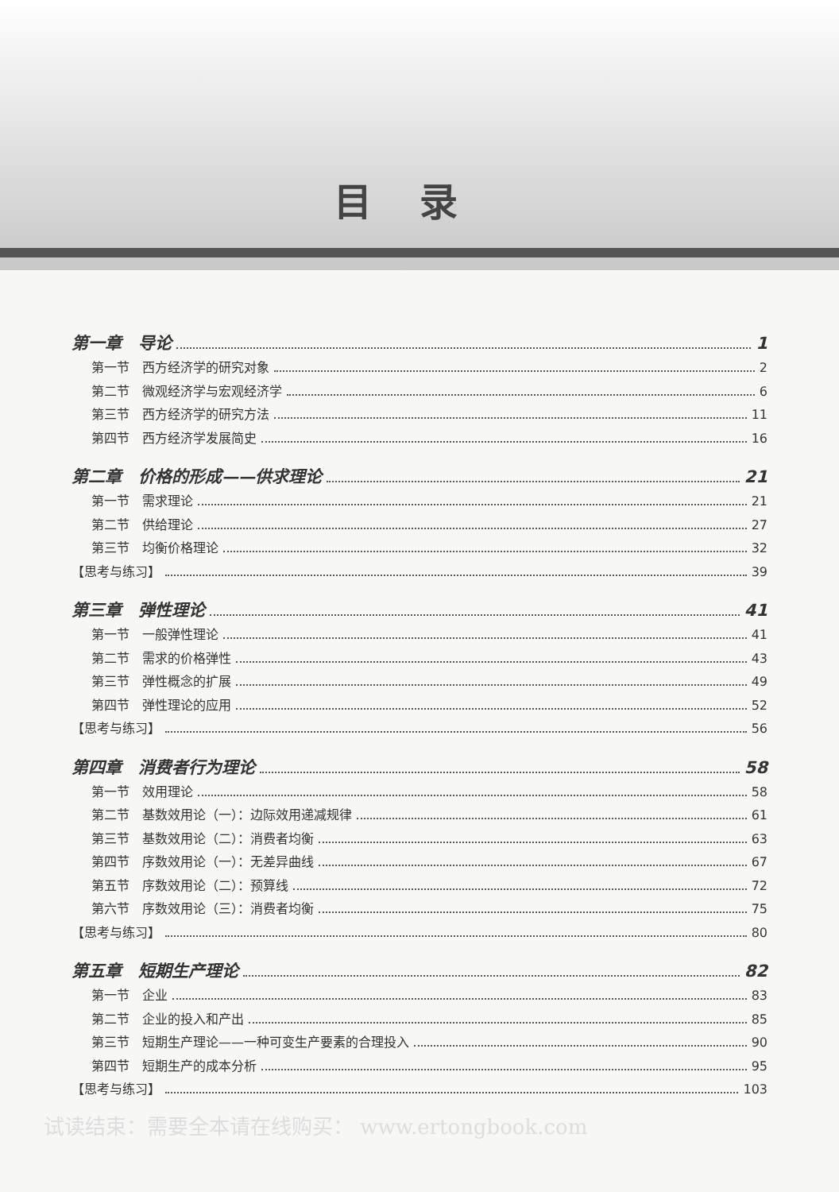目录
第一章　导论 1
第一节　西方经济学的研究对象 2
第二节　微观经济学与宏观经济学 6
第三节　西方经济学的研究方法 11
第四节　西方经济学发展简史 16
第二章　价格的形成——供求理论 21
第一节　需求理论 21
第二节　供给理论 27
第三节　均衡价格理论 32
【思考与练习】 39
第三章　弹性理论 41
第一节　一般弹性理论 41
第二节　需求的价格弹性 43
第三节　弹性概念的扩展 49
第四节　弹性理论的应用 52
【思考与练习】 56
第四章　消费者行为理论 58
第一节　效用理论 58
第二节　基数效用论（一）：边际效用递减规律 61
第三节　基数效用论（二）：消费者均衡 63
第四节　序数效用论（一）：无差异曲线 67
第五节　序数效用论（二）：预算线 72
第六节　序数效用论（三）：消费者均衡 75
【思考与练习】 80
第五章　短期生产理论 82
第一节　企业 83
第二节　企业的投入和产出 85
第三节　短期生产理论——一种可变生产要素的合理投入 90
第四节　短期生产的成本分析 95
【思考与练习】 103
试读结束：需要全本请在线购买： www.ertongbook.com